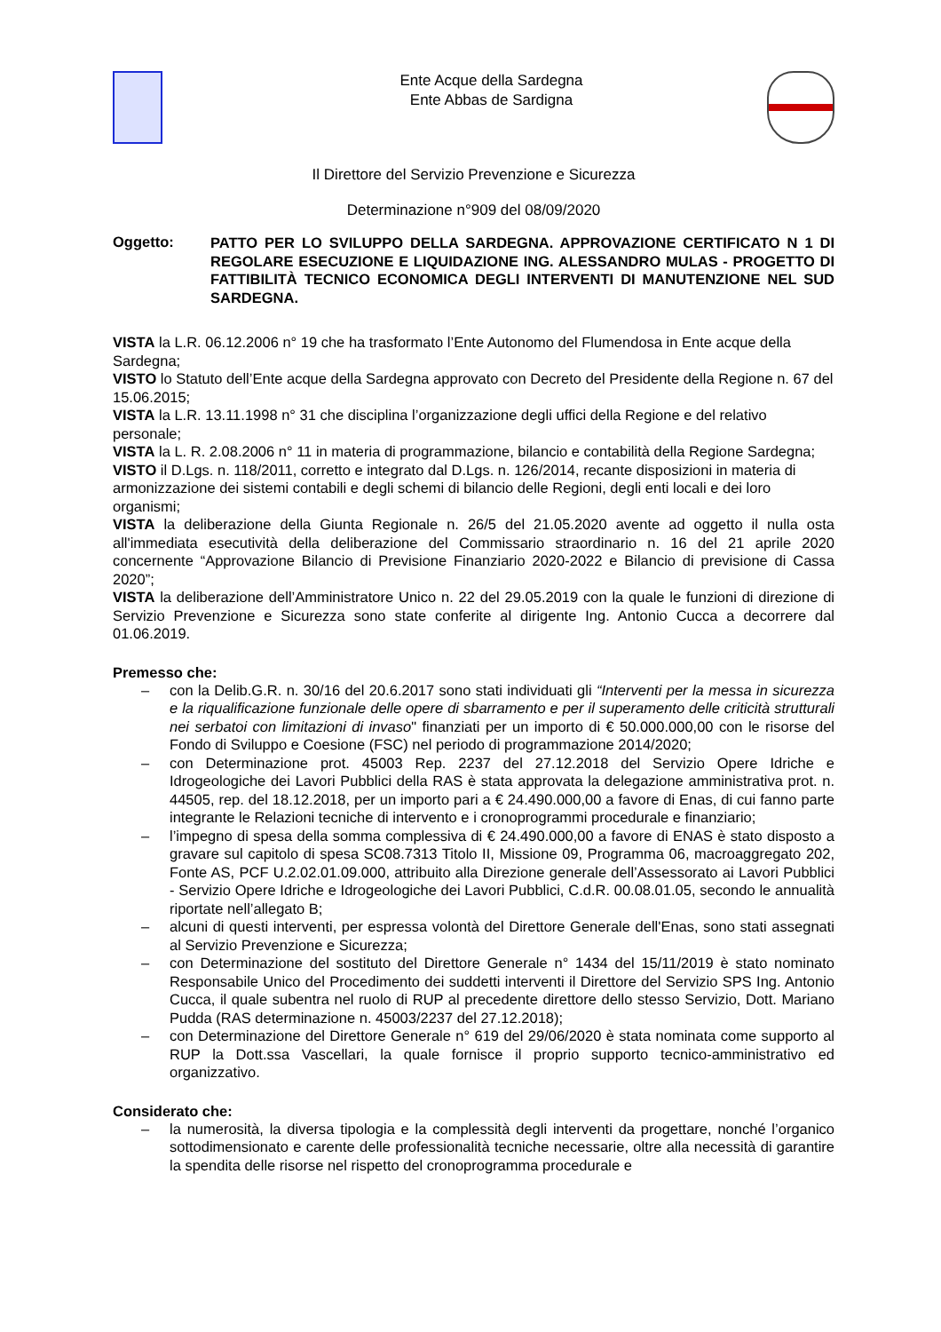Ente Acque della Sardegna
Ente Abbas de Sardigna
Il Direttore del Servizio Prevenzione e Sicurezza
Determinazione n°909 del 08/09/2020
Oggetto:
PATTO PER LO SVILUPPO DELLA SARDEGNA. APPROVAZIONE CERTIFICATO N 1 DI REGOLARE ESECUZIONE E LIQUIDAZIONE ING. ALESSANDRO MULAS - PROGETTO DI FATTIBILITÀ TECNICO ECONOMICA DEGLI INTERVENTI DI MANUTENZIONE NEL SUD SARDEGNA.
VISTA la L.R. 06.12.2006 n° 19 che ha trasformato l’Ente Autonomo del Flumendosa in Ente acque della Sardegna;
VISTO lo Statuto dell’Ente acque della Sardegna approvato con Decreto del Presidente della Regione n. 67 del 15.06.2015;
VISTA la L.R. 13.11.1998 n° 31 che disciplina l’organizzazione degli uffici della Regione e del relativo personale;
VISTA la L. R. 2.08.2006 n° 11 in materia di programmazione, bilancio e contabilità della Regione Sardegna;
VISTO il D.Lgs. n. 118/2011, corretto e integrato dal D.Lgs. n. 126/2014, recante disposizioni in materia di armonizzazione dei sistemi contabili e degli schemi di bilancio delle Regioni, degli enti locali e dei loro organismi;
VISTA la deliberazione della Giunta Regionale n. 26/5 del 21.05.2020 avente ad oggetto il nulla osta all'immediata esecutività della deliberazione del Commissario straordinario n. 16 del 21 aprile 2020 concernente “Approvazione Bilancio di Previsione Finanziario 2020-2022 e Bilancio di previsione di Cassa 2020”;
VISTA la deliberazione dell’Amministratore Unico n. 22 del 29.05.2019 con la quale le funzioni di direzione di Servizio Prevenzione e Sicurezza sono state conferite al dirigente Ing. Antonio Cucca a decorrere dal 01.06.2019.
Premesso che:
– con la Delib.G.R. n. 30/16 del 20.6.2017 sono stati individuati gli “Interventi per la messa in sicurezza e la riqualificazione funzionale delle opere di sbarramento e per il superamento delle criticità strutturali nei serbatoi con limitazioni di invaso" finanziati per un importo di € 50.000.000,00 con le risorse del Fondo di Sviluppo e Coesione (FSC) nel periodo di programmazione 2014/2020;
– con Determinazione prot. 45003 Rep. 2237 del 27.12.2018 del Servizio Opere Idriche e Idrogeologiche dei Lavori Pubblici della RAS è stata approvata la delegazione amministrativa prot. n. 44505, rep. del 18.12.2018, per un importo pari a € 24.490.000,00 a favore di Enas, di cui fanno parte integrante le Relazioni tecniche di intervento e i cronoprogrammi procedurale e finanziario;
– l’impegno di spesa della somma complessiva di € 24.490.000,00 a favore di ENAS è stato disposto a gravare sul capitolo di spesa SC08.7313 Titolo II, Missione 09, Programma 06, macroaggregato 202, Fonte AS, PCF U.2.02.01.09.000, attribuito alla Direzione generale dell’Assessorato ai Lavori Pubblici - Servizio Opere Idriche e Idrogeologiche dei Lavori Pubblici, C.d.R. 00.08.01.05, secondo le annualità riportate nell’allegato B;
– alcuni di questi interventi, per espressa volontà del Direttore Generale dell'Enas, sono stati assegnati al Servizio Prevenzione e Sicurezza;
– con Determinazione del sostituto del Direttore Generale n° 1434 del 15/11/2019 è stato nominato Responsabile Unico del Procedimento dei suddetti interventi il Direttore del Servizio SPS Ing. Antonio Cucca, il quale subentra nel ruolo di RUP al precedente direttore dello stesso Servizio, Dott. Mariano Pudda (RAS determinazione n. 45003/2237 del 27.12.2018);
– con Determinazione del Direttore Generale n° 619 del 29/06/2020 è stata nominata come supporto al RUP la Dott.ssa Vascellari, la quale fornisce il proprio supporto tecnico-amministrativo ed organizzativo.
Considerato che:
– la numerosità, la diversa tipologia e la complessità degli interventi da progettare, nonché l’organico sottodimensionato e carente delle professionalità tecniche necessarie, oltre alla necessità di garantire la spendita delle risorse nel rispetto del cronoprogramma procedurale e